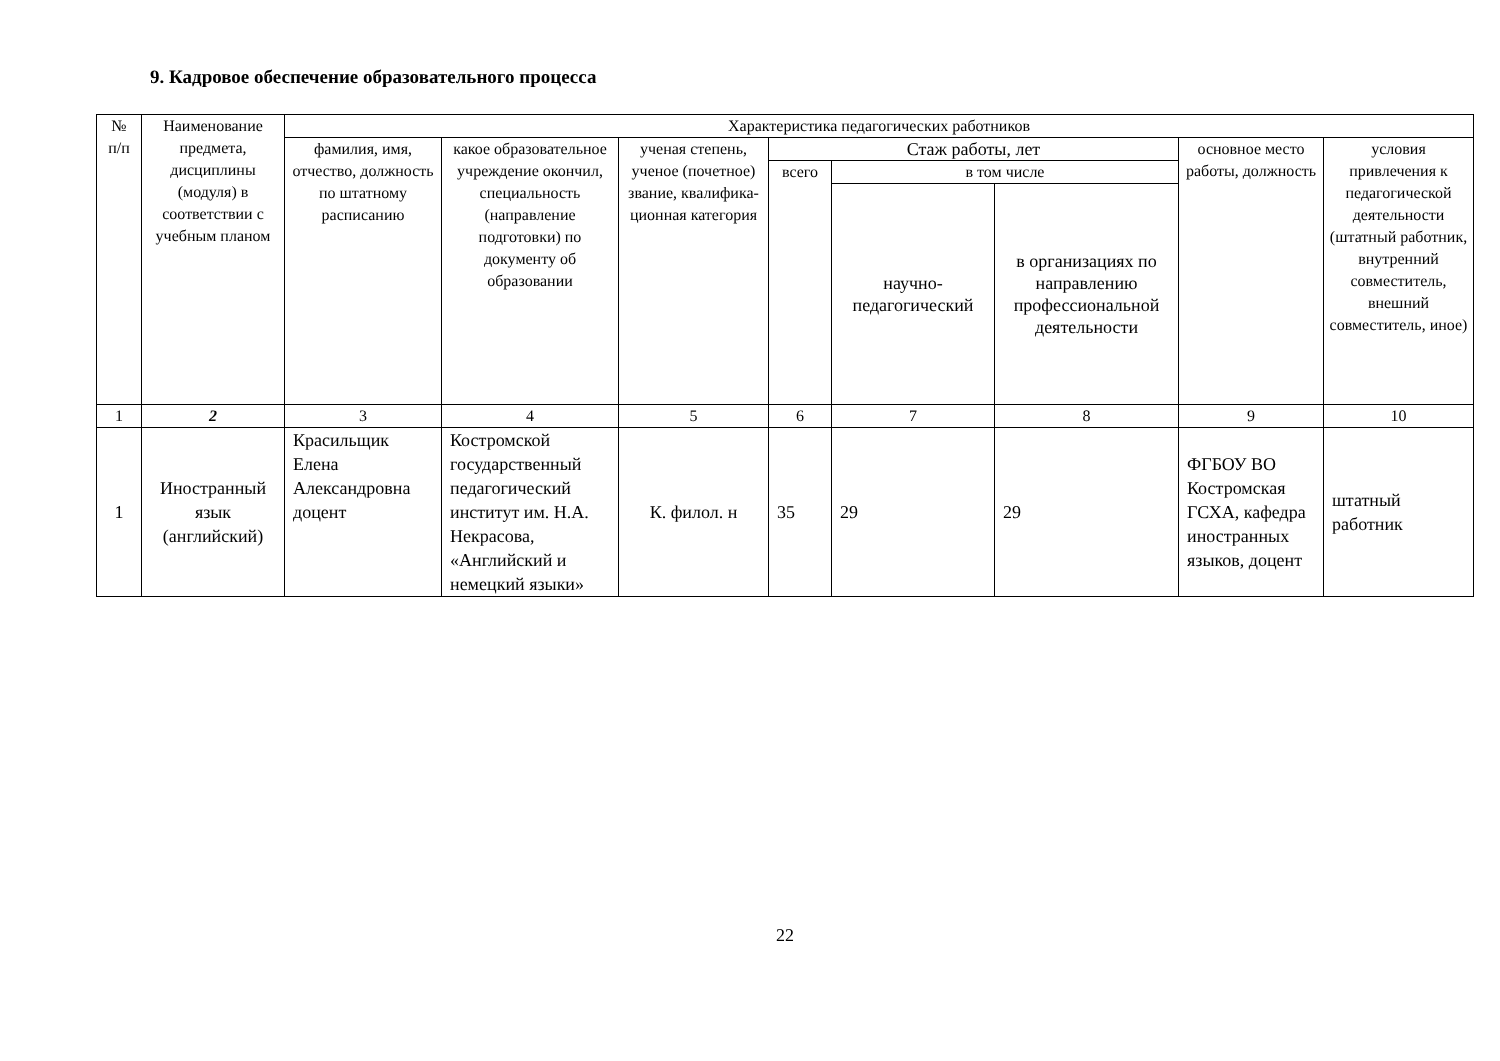9. Кадровое обеспечение образовательного процесса
| № п/п | Наименование предмета, дисциплины (модуля) в соответствии с учебным планом | Характеристика педагогических работников | | | | | | | |
| --- | --- | --- | --- | --- | --- | --- | --- | --- | --- |
| | | фамилия, имя, отчество, должность по штатному расписанию | какое образовательное учреждение окончил, специальность (направление подготовки) по документу об образовании | ученая степень, ученое (почетное) звание, квалифика-ционная категория | Стаж работы, лет | | | основное место работы, должность | условия привлечения к педагогической деятельности (штатный работник, внутренний совместитель, внешний совместитель, иное) |
| | | | | | всего | в том числе | | | |
| | | | | | | научно-педагогический | в организациях по направлению профессиональной деятельности | | |
| 1 | 2 | 3 | 4 | 5 | 6 | 7 | 8 | 9 | 10 |
| 1 | Иностранный язык (английский) | Красильщик Елена Александровна доцент | Костромской государственный педагогический институт им. Н.А. Некрасова, «Английский и немецкий языки» | К. филол. н | 35 | 29 | 29 | ФГБОУ ВО Костромская ГСХА, кафедра иностранных языков, доцент | штатный работник |
22